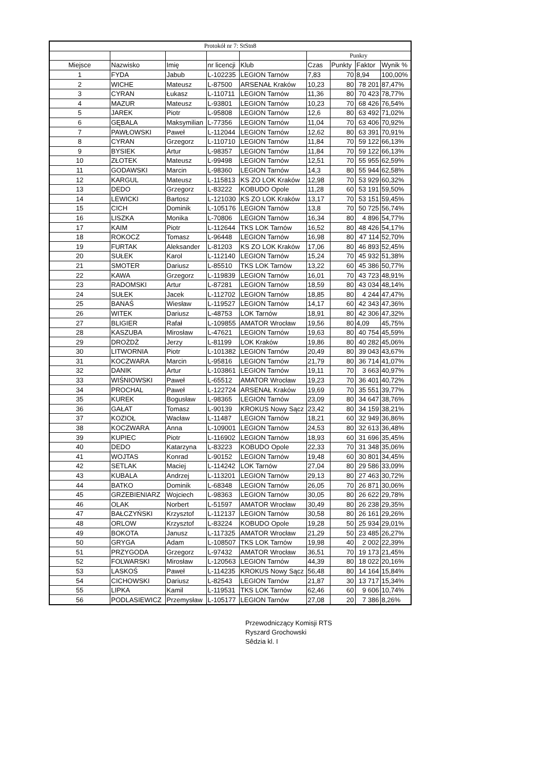| Protokół nr 7: StStn8 | | | | | | | | |
| | | | | | Punkry | | | |
| Miejsce | Nazwisko | Imię | nr licencji | Klub | Czas | Punkty | Faktor | Wynik % |
| 1 | FYDA | Jabub | L-102235 | LEGION Tarnów | 7,83 | 70 | 8,94 | 100,00% |
| 2 | WICHE | Mateusz | L-87500 | ARSENAŁ Kraków | 10,23 | 80 | 78 201 | 87,47% |
| 3 | CYRAN | Łukasz | L-110711 | LEGION Tarnów | 11,36 | 80 | 70 423 | 78,77% |
| 4 | MAZUR | Mateusz | L-93801 | LEGION Tarnów | 10,23 | 70 | 68 426 | 76,54% |
| 5 | JAREK | Piotr | L-95808 | LEGION Tarnów | 12,6 | 80 | 63 492 | 71,02% |
| 6 | GĘBALA | Maksymilian | L-77356 | LEGION Tarnów | 11,04 | 70 | 63 406 | 70,92% |
| 7 | PAWŁOWSKI | Paweł | L-112044 | LEGION Tarnów | 12,62 | 80 | 63 391 | 70,91% |
| 8 | CYRAN | Grzegorz | L-110710 | LEGION Tarnów | 11,84 | 70 | 59 122 | 66,13% |
| 9 | BYSIEK | Artur | L-98357 | LEGION Tarnów | 11,84 | 70 | 59 122 | 66,13% |
| 10 | ZŁOTEK | Mateusz | L-99498 | LEGION Tarnów | 12,51 | 70 | 55 955 | 62,59% |
| 11 | GODAWSKI | Marcin | L-98360 | LEGION Tarnów | 14,3 | 80 | 55 944 | 62,58% |
| 12 | KARGUL | Mateusz | L-115813 | KS ZO LOK Kraków | 12,98 | 70 | 53 929 | 60,32% |
| 13 | DEDO | Grzegorz | L-83222 | KOBUDO Opole | 11,28 | 60 | 53 191 | 59,50% |
| 14 | LEWICKI | Bartosz | L-121030 | KS ZO LOK Kraków | 13,17 | 70 | 53 151 | 59,45% |
| 15 | CICH | Dominik | L-105176 | LEGION Tarnów | 13,8 | 70 | 50 725 | 56,74% |
| 16 | LISZKA | Monika | L-70806 | LEGION Tarnów | 16,34 | 80 | 4 896 | 54,77% |
| 17 | KAIM | Piotr | L-112644 | TKS LOK Tarnów | 16,52 | 80 | 48 426 | 54,17% |
| 18 | ROKOCZ | Tomasz | L-96448 | LEGION Tarnów | 16,98 | 80 | 47 114 | 52,70% |
| 19 | FURTAK | Aleksander | L-81203 | KS ZO LOK Kraków | 17,06 | 80 | 46 893 | 52,45% |
| 20 | SUŁEK | Karol | L-112140 | LEGION Tarnów | 15,24 | 70 | 45 932 | 51,38% |
| 21 | SMOTER | Dariusz | L-85510 | TKS LOK Tarnów | 13,22 | 60 | 45 386 | 50,77% |
| 22 | KAWA | Grzegorz | L-119839 | LEGION Tarnów | 16,01 | 70 | 43 723 | 48,91% |
| 23 | RADOMSKI | Artur | L-87281 | LEGION Tarnów | 18,59 | 80 | 43 034 | 48,14% |
| 24 | SUŁEK | Jacek | L-112702 | LEGION Tarnów | 18,85 | 80 | 4 244 | 47,47% |
| 25 | BANAŚ | Wiesław | L-119527 | LEGION Tarnów | 14,17 | 60 | 42 343 | 47,36% |
| 26 | WITEK | Dariusz | L-48753 | LOK Tarnów | 18,91 | 80 | 42 306 | 47,32% |
| 27 | BLIGIER | Rafał | L-109855 | AMATOR Wrocław | 19,56 | 80 | 4,09 | 45,75% |
| 28 | KASZUBA | Mirosław | L-47621 | LEGION Tarnów | 19,63 | 80 | 40 754 | 45,59% |
| 29 | DROŻDŻ | Jerzy | L-81199 | LOK Kraków | 19,86 | 80 | 40 282 | 45,06% |
| 30 | LITWORNIA | Piotr | L-101382 | LEGION Tarnów | 20,49 | 80 | 39 043 | 43,67% |
| 31 | KOCZWARA | Marcin | L-95816 | LEGION Tarnów | 21,79 | 80 | 36 714 | 41,07% |
| 32 | DANIK | Artur | L-103861 | LEGION Tarnów | 19,11 | 70 | 3 663 | 40,97% |
| 33 | WIŚNIOWSKI | Paweł | L-65512 | AMATOR Wrocław | 19,23 | 70 | 36 401 | 40,72% |
| 34 | PROCHAL | Paweł | L-122724 | ARSENAŁ Kraków | 19,69 | 70 | 35 551 | 39,77% |
| 35 | KUREK | Bogusław | L-98365 | LEGION Tarnów | 23,09 | 80 | 34 647 | 38,76% |
| 36 | GAŁAT | Tomasz | L-90139 | KROKUS Nowy Sącz | 23,42 | 80 | 34 159 | 38,21% |
| 37 | KOZIOŁ | Wacław | L-11487 | LEGION Tarnów | 18,21 | 60 | 32 949 | 36,86% |
| 38 | KOCZWARA | Anna | L-109001 | LEGION Tarnów | 24,53 | 80 | 32 613 | 36,48% |
| 39 | KUPIEC | Piotr | L-116902 | LEGION Tarnów | 18,93 | 60 | 31 696 | 35,45% |
| 40 | DEDO | Katarzyna | L-83223 | KOBUDO Opole | 22,33 | 70 | 31 348 | 35,06% |
| 41 | WOJTAS | Konrad | L-90152 | LEGION Tarnów | 19,48 | 60 | 30 801 | 34,45% |
| 42 | SETLAK | Maciej | L-114242 | LOK Tarnów | 27,04 | 80 | 29 586 | 33,09% |
| 43 | KUBALA | Andrzej | L-113201 | LEGION Tarnów | 29,13 | 80 | 27 463 | 30,72% |
| 44 | BATKO | Dominik | L-68348 | LEGION Tarnów | 26,05 | 70 | 26 871 | 30,06% |
| 45 | GRZEBIENIARZ | Wojciech | L-98363 | LEGION Tarnów | 30,05 | 80 | 26 622 | 29,78% |
| 46 | OLAK | Norbert | L-51597 | AMATOR Wrocław | 30,49 | 80 | 26 238 | 29,35% |
| 47 | BAŁCZYŃSKI | Krzysztof | L-112137 | LEGION Tarnów | 30,58 | 80 | 26 161 | 29,26% |
| 48 | ORLOW | Krzysztof | L-83224 | KOBUDO Opole | 19,28 | 50 | 25 934 | 29,01% |
| 49 | BOKOTA | Janusz | L-117325 | AMATOR Wrocław | 21,29 | 50 | 23 485 | 26,27% |
| 50 | GRYGA | Adam | L-108507 | TKS LOK Tarnów | 19,98 | 40 | 2 002 | 22,39% |
| 51 | PRZYGODA | Grzegorz | L-97432 | AMATOR Wrocław | 36,51 | 70 | 19 173 | 21,45% |
| 52 | FOLWARSKI | Mirosław | L-120563 | LEGION Tarnów | 44,39 | 80 | 18 022 | 20,16% |
| 53 | LASKOŚ | Paweł | L-114235 | KROKUS Nowy Sącz | 56,48 | 80 | 14 164 | 15,84% |
| 54 | CICHOWSKI | Dariusz | L-82543 | LEGION Tarnów | 21,87 | 30 | 13 717 | 15,34% |
| 55 | LIPKA | Kamil | L-119531 | TKS LOK Tarnów | 62,46 | 60 | 9 606 | 10,74% |
| 56 | PODLASIEWICZ | Przemysław | L-105177 | LEGION Tarnów | 27,08 | 20 | 7 386 | 8,26% |
Przewodniczący Komisji RTS
Ryszard Grochowski
Sêdzia kl. I